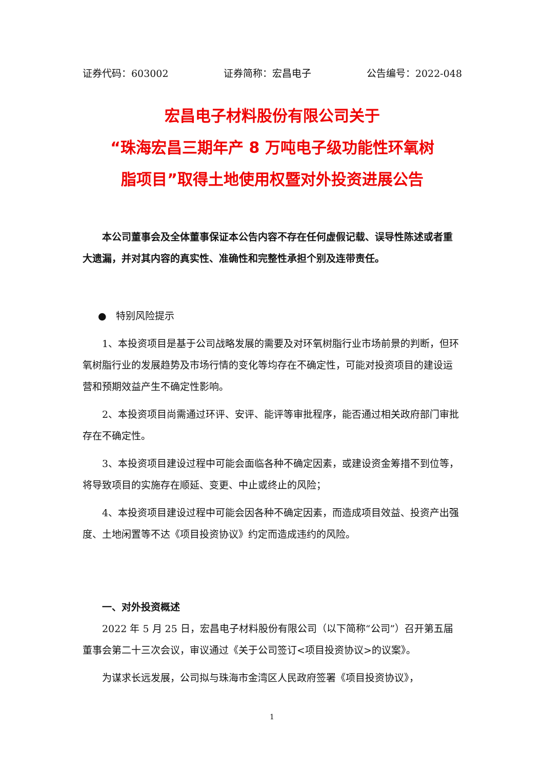证券代码：603002 证券简称：宏昌电子 公告编号：2022-048
宏昌电子材料股份有限公司关于
“珠海宏昌三期年产 8 万吨电子级功能性环氧树
脂项目”取得土地使用权暨对外投资进展公告
本公司董事会及全体董事保证本公告内容不存在任何虚假记载、误导性陈述或者重大遗漏，并对其内容的真实性、准确性和完整性承担个别及连带责任。
● 特别风险提示
1、本投资项目是基于公司战略发展的需要及对环氧树脂行业市场前景的判断，但环氧树脂行业的发展趋势及市场行情的变化等均存在不确定性，可能对投资项目的建设运营和预期效益产生不确定性影响。
2、本投资项目尚需通过环评、安评、能评等审批程序，能否通过相关政府部门审批存在不确定性。
3、本投资项目建设过程中可能会面临各种不确定因素，或建设资金筹措不到位等，将导致项目的实施存在顺延、变更、中止或终止的风险；
4、本投资项目建设过程中可能会因各种不确定因素，而造成项目效益、投资产出强度、土地闲置等不达《项目投资协议》约定而造成违约的风险。
一、对外投资概述
2022 年 5 月 25 日，宏昌电子材料股份有限公司（以下简称“公司”）召开第五届董事会第二十三次会议，审议通过《关于公司签订<项目投资协议>的议案》。
为谋求长远发展，公司拟与珠海市金湾区人民政府签署《项目投资协议》，
1